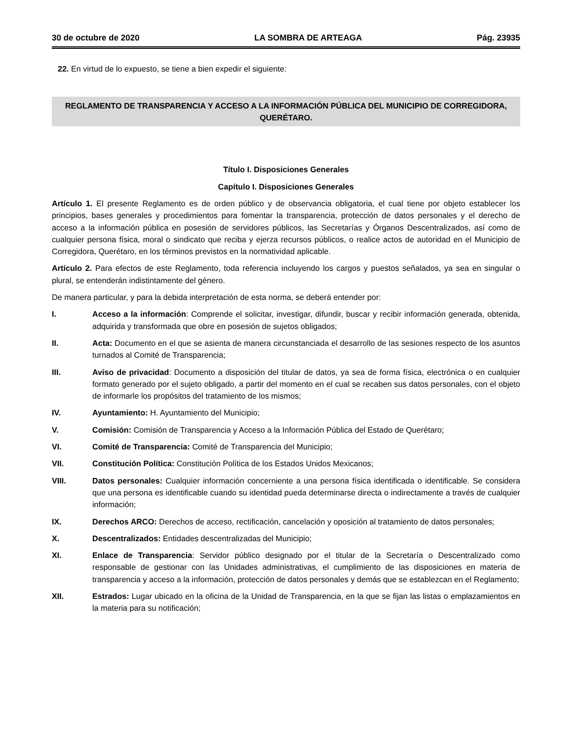30 de octubre de 2020 LA SOMBRA DE ARTEAGA Pág. 23935
22. En virtud de lo expuesto, se tiene a bien expedir el siguiente:
REGLAMENTO DE TRANSPARENCIA Y ACCESO A LA INFORMACIÓN PÚBLICA DEL MUNICIPIO DE CORREGIDORA, QUERÉTARO.
Título I. Disposiciones Generales
Capítulo I. Disposiciones Generales
Artículo 1. El presente Reglamento es de orden público y de observancia obligatoria, el cual tiene por objeto establecer los principios, bases generales y procedimientos para fomentar la transparencia, protección de datos personales y el derecho de acceso a la información pública en posesión de servidores públicos, las Secretarías y Órganos Descentralizados, así como de cualquier persona física, moral o sindicato que reciba y ejerza recursos públicos, o realice actos de autoridad en el Municipio de Corregidora, Querétaro, en los términos previstos en la normatividad aplicable.
Artículo 2. Para efectos de este Reglamento, toda referencia incluyendo los cargos y puestos señalados, ya sea en singular o plural, se entenderán indistintamente del género.
De manera particular, y para la debida interpretación de esta norma, se deberá entender por:
I. Acceso a la información: Comprende el solicitar, investigar, difundir, buscar y recibir información generada, obtenida, adquirida y transformada que obre en posesión de sujetos obligados;
II. Acta: Documento en el que se asienta de manera circunstanciada el desarrollo de las sesiones respecto de los asuntos turnados al Comité de Transparencia;
III. Aviso de privacidad: Documento a disposición del titular de datos, ya sea de forma física, electrónica o en cualquier formato generado por el sujeto obligado, a partir del momento en el cual se recaben sus datos personales, con el objeto de informarle los propósitos del tratamiento de los mismos;
IV. Ayuntamiento: H. Ayuntamiento del Municipio;
V. Comisión: Comisión de Transparencia y Acceso a la Información Pública del Estado de Querétaro;
VI. Comité de Transparencia: Comité de Transparencia del Municipio;
VII. Constitución Política: Constitución Política de los Estados Unidos Mexicanos;
VIII. Datos personales: Cualquier información concerniente a una persona física identificada o identificable. Se considera que una persona es identificable cuando su identidad pueda determinarse directa o indirectamente a través de cualquier información;
IX. Derechos ARCO: Derechos de acceso, rectificación, cancelación y oposición al tratamiento de datos personales;
X. Descentralizados: Entidades descentralizadas del Municipio;
XI. Enlace de Transparencia: Servidor público designado por el titular de la Secretaría o Descentralizado como responsable de gestionar con las Unidades administrativas, el cumplimiento de las disposiciones en materia de transparencia y acceso a la información, protección de datos personales y demás que se establezcan en el Reglamento;
XII. Estrados: Lugar ubicado en la oficina de la Unidad de Transparencia, en la que se fijan las listas o emplazamientos en la materia para su notificación;